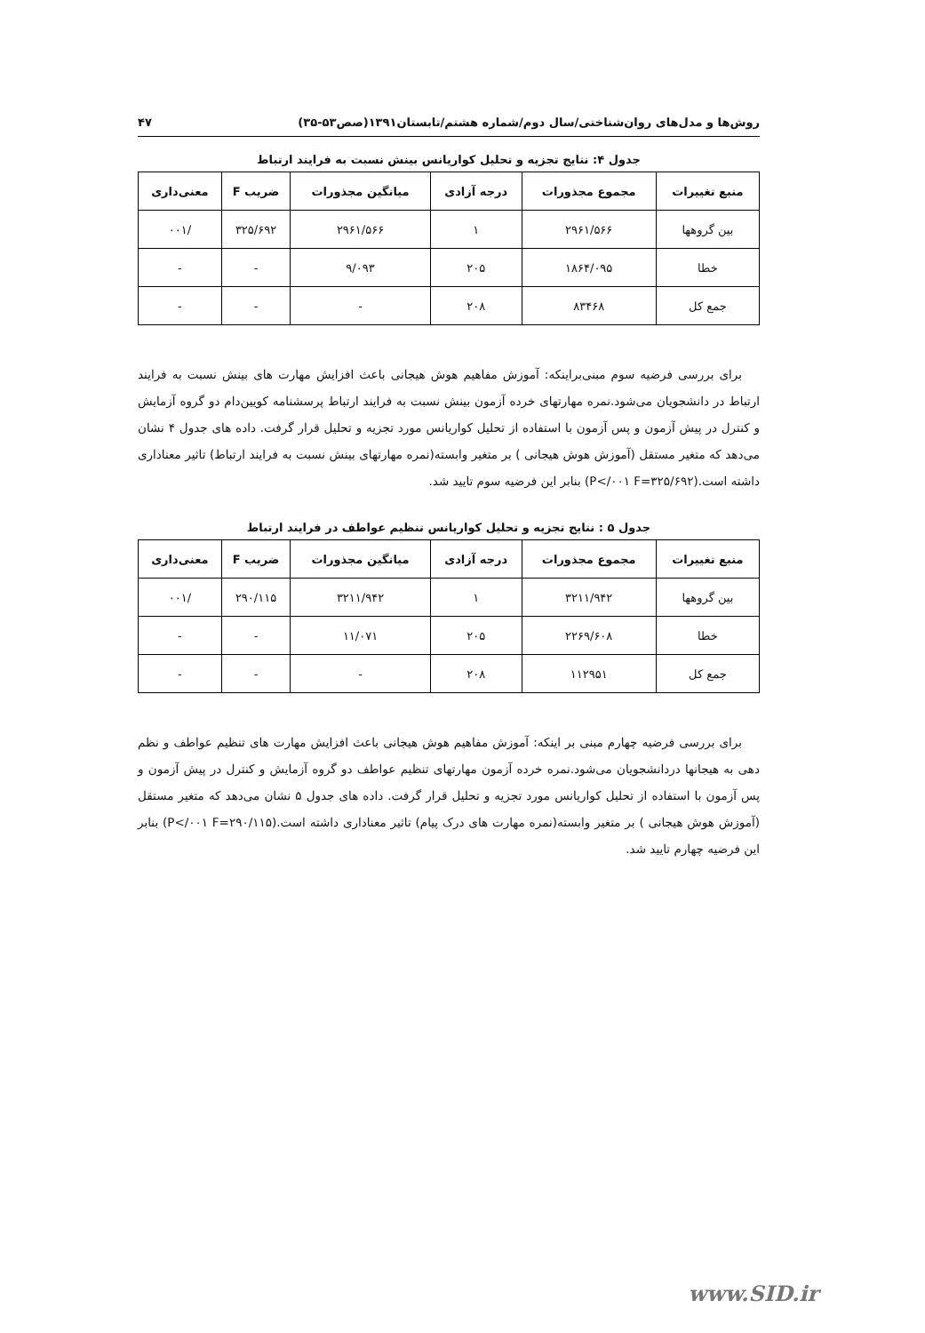روش‌ها و مدل‌های روان‌شناختی/سال دوم/شماره هشتم/تابستان۱۳۹۱(صص۵۳-۳۵) ۴۷
جدول ۴: نتایج تجزیه و تحلیل کواریانس بینش نسبت به فرایند ارتباط
| منبع تغییرات | مجموع مجذورات | درجه آزادی | میانگین مجذورات | ضریب F | معنی‌داری |
| --- | --- | --- | --- | --- | --- |
| بین گروهها | ۲۹۶۱/۵۶۶ | ۱ | ۲۹۶۱/۵۶۶ | ۳۲۵/۶۹۲ | /۰۰۱ |
| خطا | ۱۸۶۴/۰۹۵ | ۲۰۵ | ۹/۰۹۳ | - | - |
| جمع کل | ۸۳۴۶۸ | ۲۰۸ | - | - | - |
برای بررسی فرضیه سوم مبنی‌براینکه: آموزش مفاهیم هوش هیجانی باعث افزایش مهارت های بینش نسبت به فرایند ارتباط در دانشجویان می‌شود.نمره مهارتهای خرده آزمون بینش نسبت به فرایند ارتباط پرسشنامه کویین‌دام دو گروه آزمایش و کنترل در پیش آزمون و پس آزمون با استفاده از تحلیل کواریانس مورد تجزیه و تحلیل قرار گرفت. داده های جدول ۴ نشان می‌دهد که متغیر مستقل (آموزش هوش هیجانی ) بر متغیر وابسته(نمره مهارتهای بینش نسبت به فرایند ارتباط) تاثیر معناداری داشته است.(P</۰۰۱ F=۳۲۵/۶۹۲) بنابر این فرضیه سوم تایید شد.
جدول ۵ : نتایج تجزیه و تحلیل کواریانس تنظیم عواطف در فرایند ارتباط
| منبع تغییرات | مجموع مجذورات | درجه آزادی | میانگین مجذورات | ضریب F | معنی‌داری |
| --- | --- | --- | --- | --- | --- |
| بین گروهها | ۳۲۱۱/۹۴۲ | ۱ | ۳۲۱۱/۹۴۲ | ۲۹۰/۱۱۵ | /۰۰۱ |
| خطا | ۲۲۶۹/۶۰۸ | ۲۰۵ | ۱۱/۰۷۱ | - | - |
| جمع کل | ۱۱۲۹۵۱ | ۲۰۸ | - | - | - |
برای بررسی فرضیه چهارم مبنی بر اینکه: آموزش مفاهیم هوش هیجانی باعث افزایش مهارت های تنظیم عواطف و نظم دهی به هیجانها دردانشجویان می‌شود.نمره خرده آزمون مهارتهای تنظیم عواطف دو گروه آزمایش و کنترل در پیش آزمون و پس آزمون با استفاده از تحلیل کواریانس مورد تجزیه و تحلیل قرار گرفت. داده های جدول ۵ نشان می‌دهد که متغیر مستقل (آموزش هوش هیجانی ) بر متغیر وابسته(نمره مهارت های درک پیام) تاثیر معناداری داشته است.(P</۰۰۱ F=۲۹۰/۱۱۵) بنابر این فرضیه چهارم تایید شد.
www.SID.ir